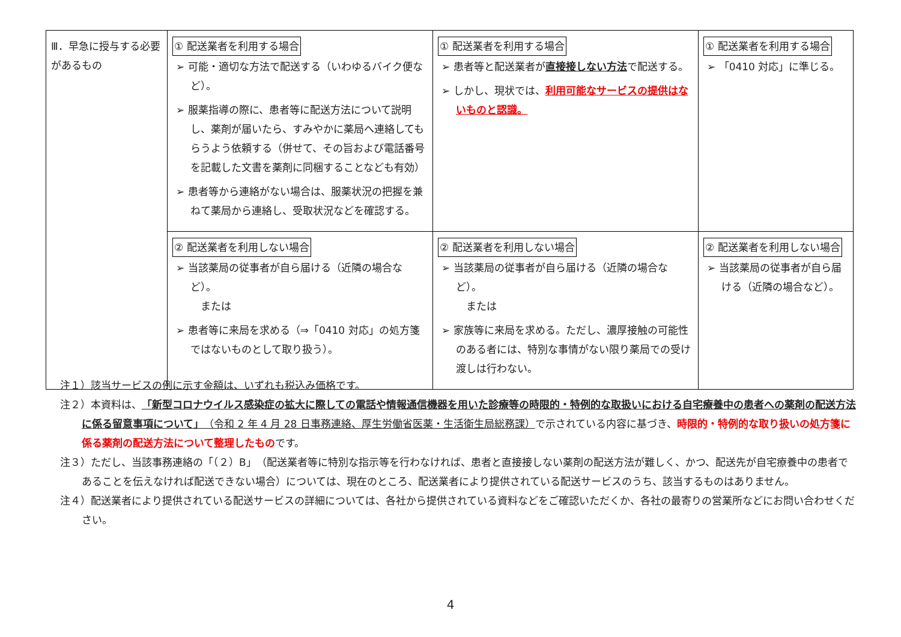| Ⅲ．早急に授与する必要があるもの | ① 配送業者を利用する場合 ➢ 可能・適切な方法で配送する（いわゆるバイク便など）。 ➢ 服薬指導の際に、患者等に配送方法について説明し、薬剤が届いたら、すみやかに薬局へ連絡してもらうよう依頼する（併せて、その旨および電話番号を記載した文書を薬剤に同梱することなども有効） ➢ 患者等から連絡がない場合は、服薬状況の把握を兼ねて薬局から連絡し、受取状況などを確認する。 | ① 配送業者を利用する場合 ➢ 患者等と配送業者が 直接接しない方法 で配送する。 ➢ しかし、現状では、 利用可能なサービスの提供はないものと認識。 | ① 配送業者を利用する場合 ➢ 「0410 対応」に準じる。 |
| | ② 配送業者を利用しない場合 ➢ 当該薬局の従事者が自ら届ける（近隣の場合など）。 または ➢ 患者等に来局を求める（⇒「0410 対応」の処方箋ではないものとして取り扱う）。 | ② 配送業者を利用しない場合 ➢ 当該薬局の従事者が自ら届ける（近隣の場合など）。 または ➢ 家族等に来局を求める。ただし、濃厚接触の可能性のある者には、特別な事情がない限り薬局での受け渡しは行わない。 | ② 配送業者を利用しない場合 ➢ 当該薬局の従事者が自ら届ける（近隣の場合など）。 |
注１）該当サービスの例に示す金額は、いずれも税込み価格です。
注２）本資料は、「新型コロナウイルス感染症の拡大に際しての電話や情報通信機器を用いた診療等の時限的・特例的な取扱いにおける自宅療養中の患者への薬剤の配送方法に係る留意事項について」（令和 2 年 4 月 28 日事務連絡、厚生労働省医薬・生活衛生局総務課）で示されている内容に基づき、時限的・特例的な取り扱いの処方箋に係る薬剤の配送方法について整理したものです。
注３）ただし、当該事務連絡の「（２）B」（配送業者等に特別な指示等を行わなければ、患者と直接接しない薬剤の配送方法が難しく、かつ、配送先が自宅療養中の患者であることを伝えなければ配送できない場合）については、現在のところ、配送業者により提供されている配送サービスのうち、該当するものはありません。
注４）配送業者により提供されている配送サービスの詳細については、各社から提供されている資料などをご確認いただくか、各社の最寄りの営業所などにお問い合わせください。
4